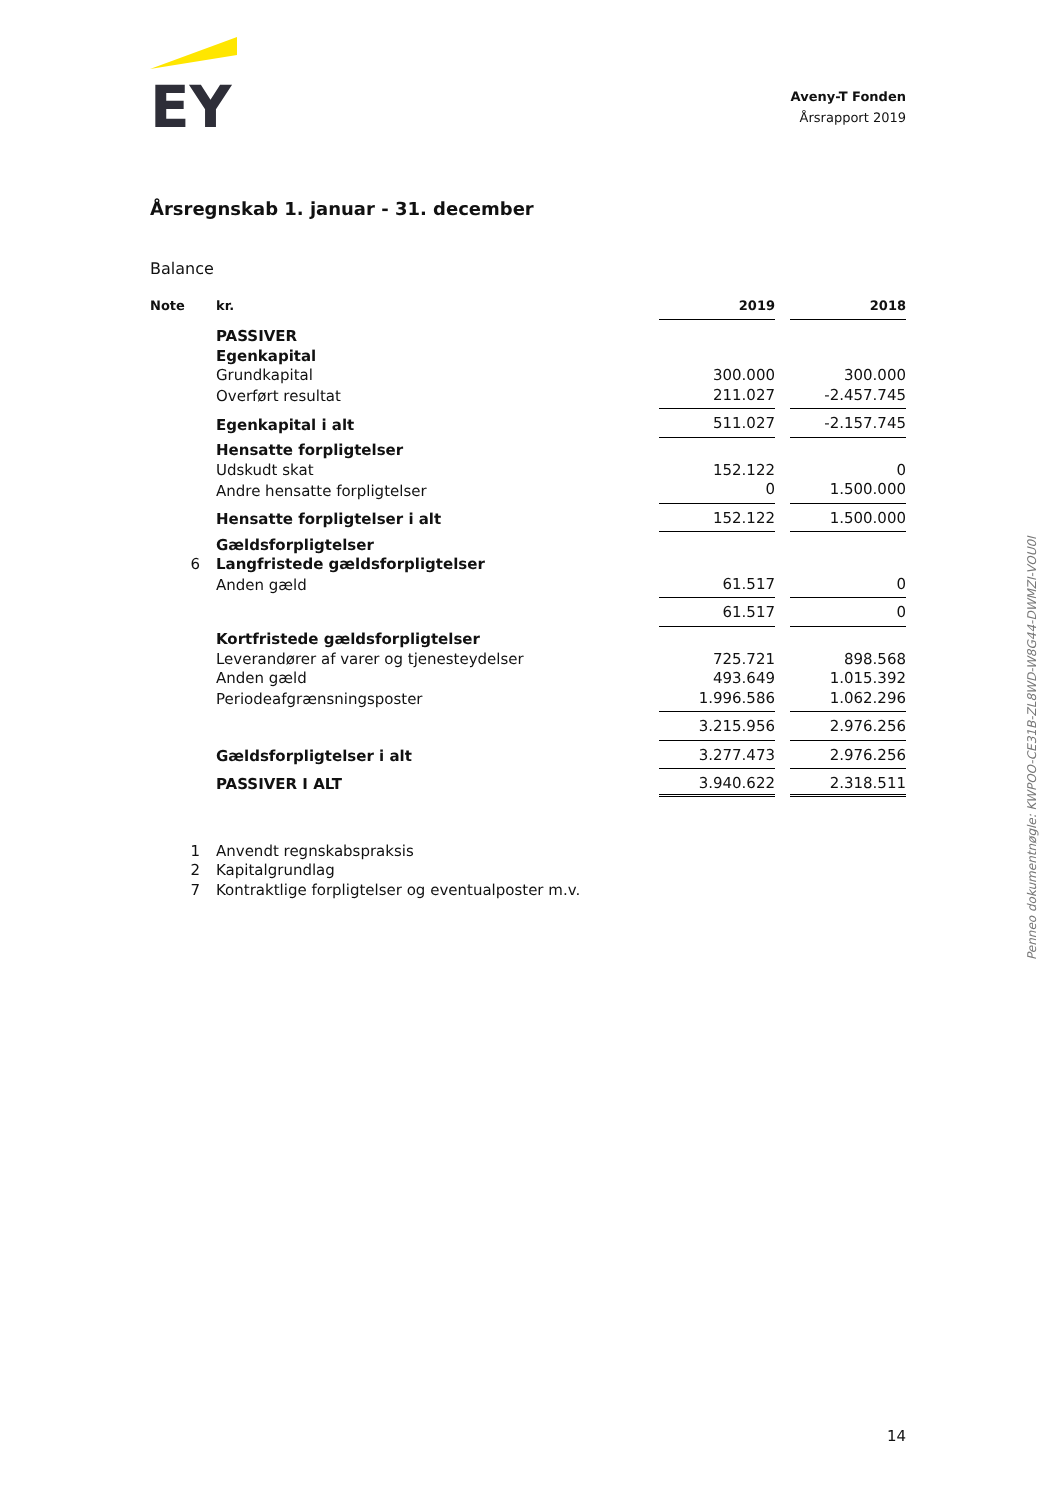EY
Aveny-T Fonden
Årsrapport 2019
Årsregnskab 1. januar - 31. december
Balance
| Note | kr. | 2019 | | 2018 |
| | PASSIVER | | | |
| | Egenkapital | | | |
| | Grundkapital | 300.000 | | 300.000 |
| | Overført resultat | 211.027 | | -2.457.745 |
| | Egenkapital i alt | 511.027 | | -2.157.745 |
| | Hensatte forpligtelser | | | |
| | Udskudt skat | 152.122 | | 0 |
| | Andre hensatte forpligtelser | 0 | | 1.500.000 |
| | Hensatte forpligtelser i alt | 152.122 | | 1.500.000 |
| | Gældsforpligtelser | | | |
| 6 | Langfristede gældsforpligtelser | | | |
| | Anden gæld | 61.517 | | 0 |
| | | 61.517 | | 0 |
| | Kortfristede gældsforpligtelser | | | |
| | Leverandører af varer og tjenesteydelser | 725.721 | | 898.568 |
| | Anden gæld | 493.649 | | 1.015.392 |
| | Periodeafgrænsningsposter | 1.996.586 | | 1.062.296 |
| | | 3.215.956 | | 2.976.256 |
| | Gældsforpligtelser i alt | 3.277.473 | | 2.976.256 |
| | PASSIVER I ALT | 3.940.622 | | 2.318.511 |
| 1 | Anvendt regnskabspraksis |
| 2 | Kapitalgrundlag |
| 7 | Kontraktlige forpligtelser og eventualposter m.v. |
Penneo dokumentnøgle: KWPOO-CE31B-ZL8WD-W8G44-DWMZI-VOU0I
14